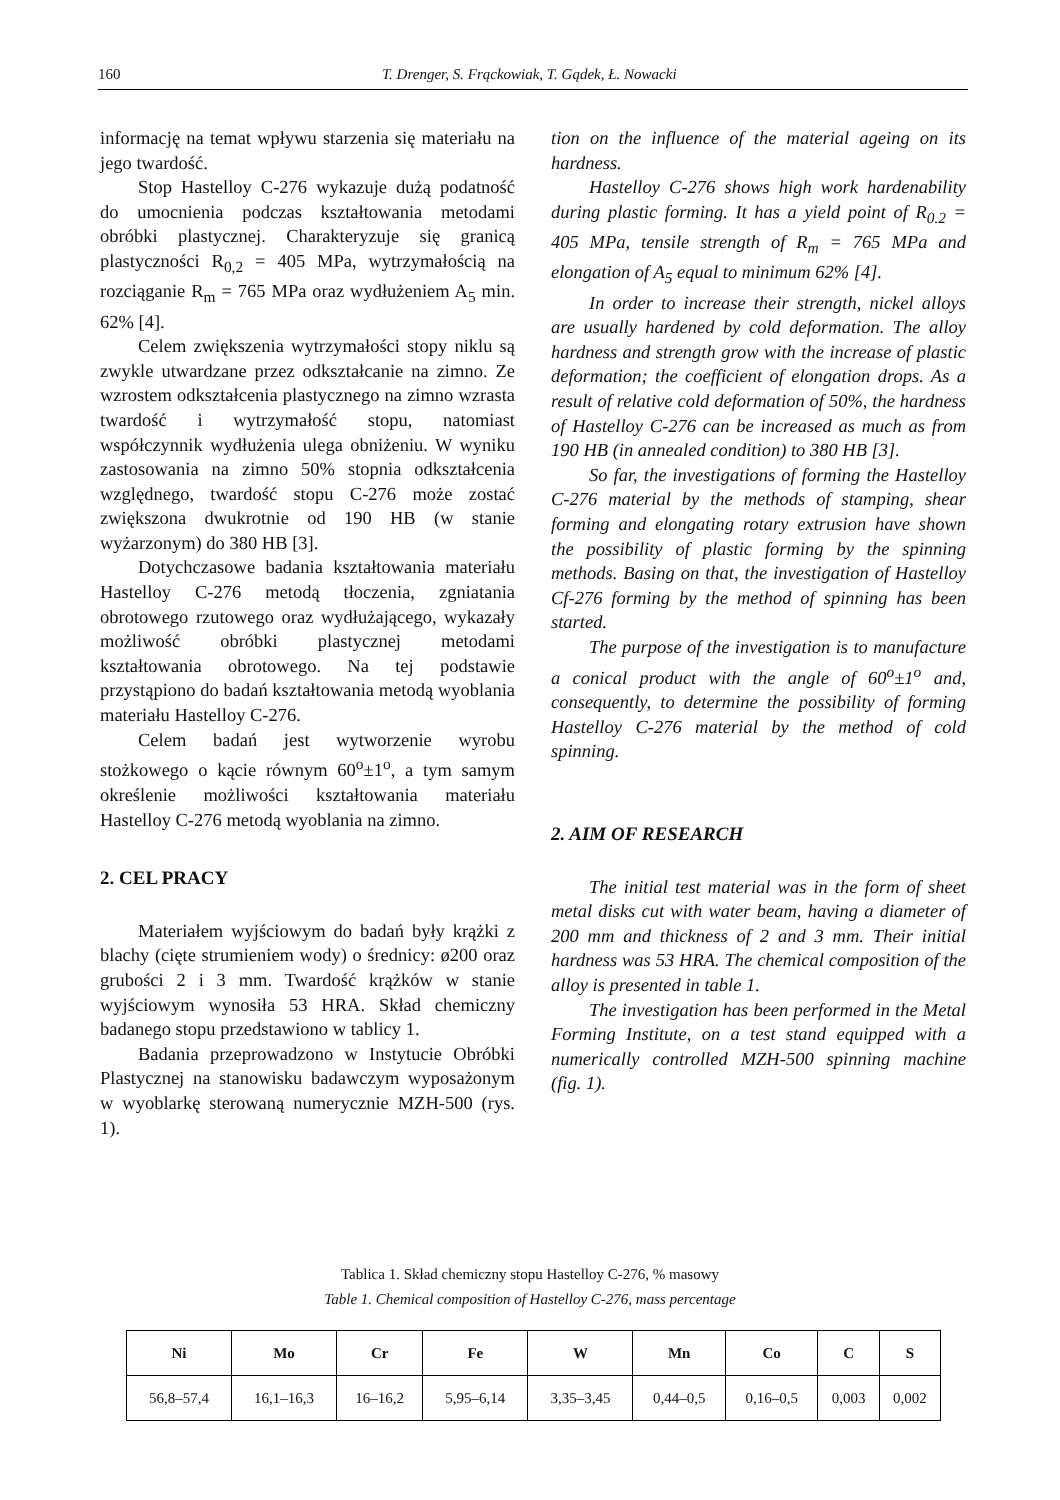160 T. Drenger, S. Frąckowiak, T. Gądek, Ł. Nowacki
informację na temat wpływu starzenia się materiału na jego twardość.
Stop Hastelloy C-276 wykazuje dużą podatność do umocnienia podczas kształtowania metodami obróbki plastycznej. Charakteryzuje się granicą plastyczności R<sub>0,2</sub> = 405 MPa, wytrzymałością na rozciąganie R<sub>m</sub> = 765 MPa oraz wydłużeniem A<sub>5</sub> min. 62% [4].
Celem zwiększenia wytrzymałości stopy niklu są zwykle utwardzane przez odkształcanie na zimno. Ze wzrostem odkształcenia plastycznego na zimno wzrasta twardość i wytrzymałość stopu, natomiast współczynnik wydłużenia ulega obniżeniu. W wyniku zastosowania na zimno 50% stopnia odkształcenia względnego, twardość stopu C-276 może zostać zwiększona dwukrotnie od 190 HB (w stanie wyżarzonym) do 380 HB [3].
Dotychczasowe badania kształtowania materiału Hastelloy C-276 metodą tłoczenia, zgniatania obrotowego rzutowego oraz wydłużającego, wykazały możliwość obróbki plastycznej metodami kształtowania obrotowego. Na tej podstawie przystąpiono do badań kształtowania metodą wyoblania materiału Hastelloy C-276.
Celem badań jest wytworzenie wyrobu stożkowego o kącie równym 60<sup>o</sup>±1<sup>o</sup>, a tym samym określenie możliwości kształtowania materiału Hastelloy C-276 metodą wyoblania na zimno.
2. CEL PRACY
Materiałem wyjściowym do badań były krążki z blachy (cięte strumieniem wody) o średnicy: ø200 oraz grubości 2 i 3 mm. Twardość krążków w stanie wyjściowym wynosiła 53 HRA. Skład chemiczny badanego stopu przedstawiono w tablicy 1.
Badania przeprowadzono w Instytucie Obróbki Plastycznej na stanowisku badawczym wyposażonym w wyoblarkę sterowaną numerycznie MZH-500 (rys. 1).
tion on the influence of the material ageing on its hardness.
Hastelloy C-276 shows high work hardenability during plastic forming. It has a yield point of R<sub>0.2</sub> = 405 MPa, tensile strength of R<sub>m</sub> = 765 MPa and elongation of A<sub>5</sub> equal to minimum 62% [4].
In order to increase their strength, nickel alloys are usually hardened by cold deformation. The alloy hardness and strength grow with the increase of plastic deformation; the coefficient of elongation drops. As a result of relative cold deformation of 50%, the hardness of Hastelloy C-276 can be increased as much as from 190 HB (in annealed condition) to 380 HB [3].
So far, the investigations of forming the Hastelloy C-276 material by the methods of stamping, shear forming and elongating rotary extrusion have shown the possibility of plastic forming by the spinning methods. Basing on that, the investigation of Hastelloy Cf-276 forming by the method of spinning has been started.
The purpose of the investigation is to manufacture a conical product with the angle of 60<sup>o</sup>±1<sup>o</sup> and, consequently, to determine the possibility of forming Hastelloy C-276 material by the method of cold spinning.
2. AIM OF RESEARCH
The initial test material was in the form of sheet metal disks cut with water beam, having a diameter of 200 mm and thickness of 2 and 3 mm. Their initial hardness was 53 HRA. The chemical composition of the alloy is presented in table 1.
The investigation has been performed in the Metal Forming Institute, on a test stand equipped with a numerically controlled MZH-500 spinning machine (fig. 1).
Tablica 1. Skład chemiczny stopu Hastelloy C-276, % masowy
Table 1. Chemical composition of Hastelloy C-276, mass percentage
| Ni | Mo | Cr | Fe | W | Mn | Co | C | S |
| --- | --- | --- | --- | --- | --- | --- | --- | --- |
| 56,8–57,4 | 16,1–16,3 | 16–16,2 | 5,95–6,14 | 3,35–3,45 | 0,44–0,5 | 0,16–0,5 | 0,003 | 0,002 |